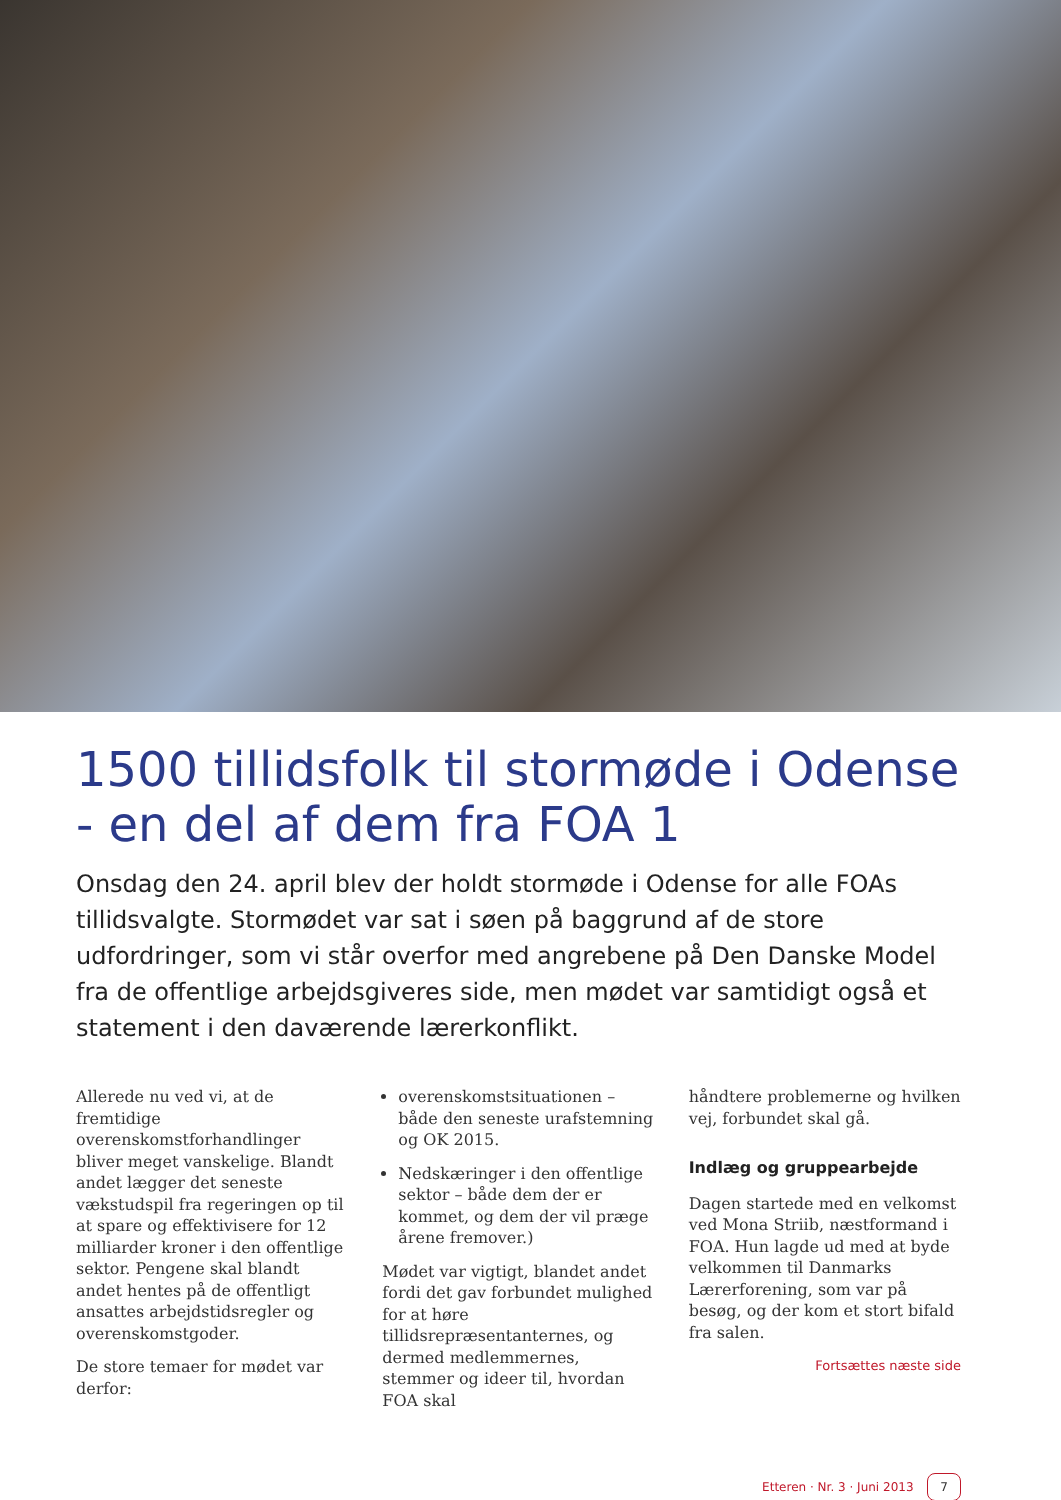1500 tillidsfolk til stormøde i Odense - en del af dem fra FOA 1
Onsdag den 24. april blev der holdt stormøde i Odense for alle FOAs tillidsvalgte. Stormødet var sat i søen på baggrund af de store udfordringer, som vi står overfor med angrebene på Den Danske Model fra de offentlige arbejdsgiveres side, men mødet var samtidigt også et statement i den daværende lærerkonflikt.
Allerede nu ved vi, at de fremtidige overenskomstforhandlinger bliver meget vanskelige. Blandt andet lægger det seneste vækstudspil fra regeringen op til at spare og effektivisere for 12 milliarder kroner i den offentlige sektor. Pengene skal blandt andet hentes på de offentligt ansattes arbejdstidsregler og overenskomstgoder.
De store temaer for mødet var derfor:
overenskomstsituationen – både den seneste urafstemning og OK 2015.
Nedskæringer i den offentlige sektor – både dem der er kommet, og dem der vil præge årene fremover.)
Mødet var vigtigt, blandet andet fordi det gav forbundet mulighed for at høre tillidsrepræsentanternes, og dermed medlemmernes, stemmer og ideer til, hvordan FOA skal
håndtere problemerne og hvilken vej, forbundet skal gå.
Indlæg og gruppearbejde
Dagen startede med en velkomst ved Mona Striib, næstformand i FOA. Hun lagde ud med at byde velkommen til Danmarks Lærerforening, som var på besøg, og der kom et stort bifald fra salen.
Fortsættes næste side
Etteren · Nr. 3 · Juni 2013 7